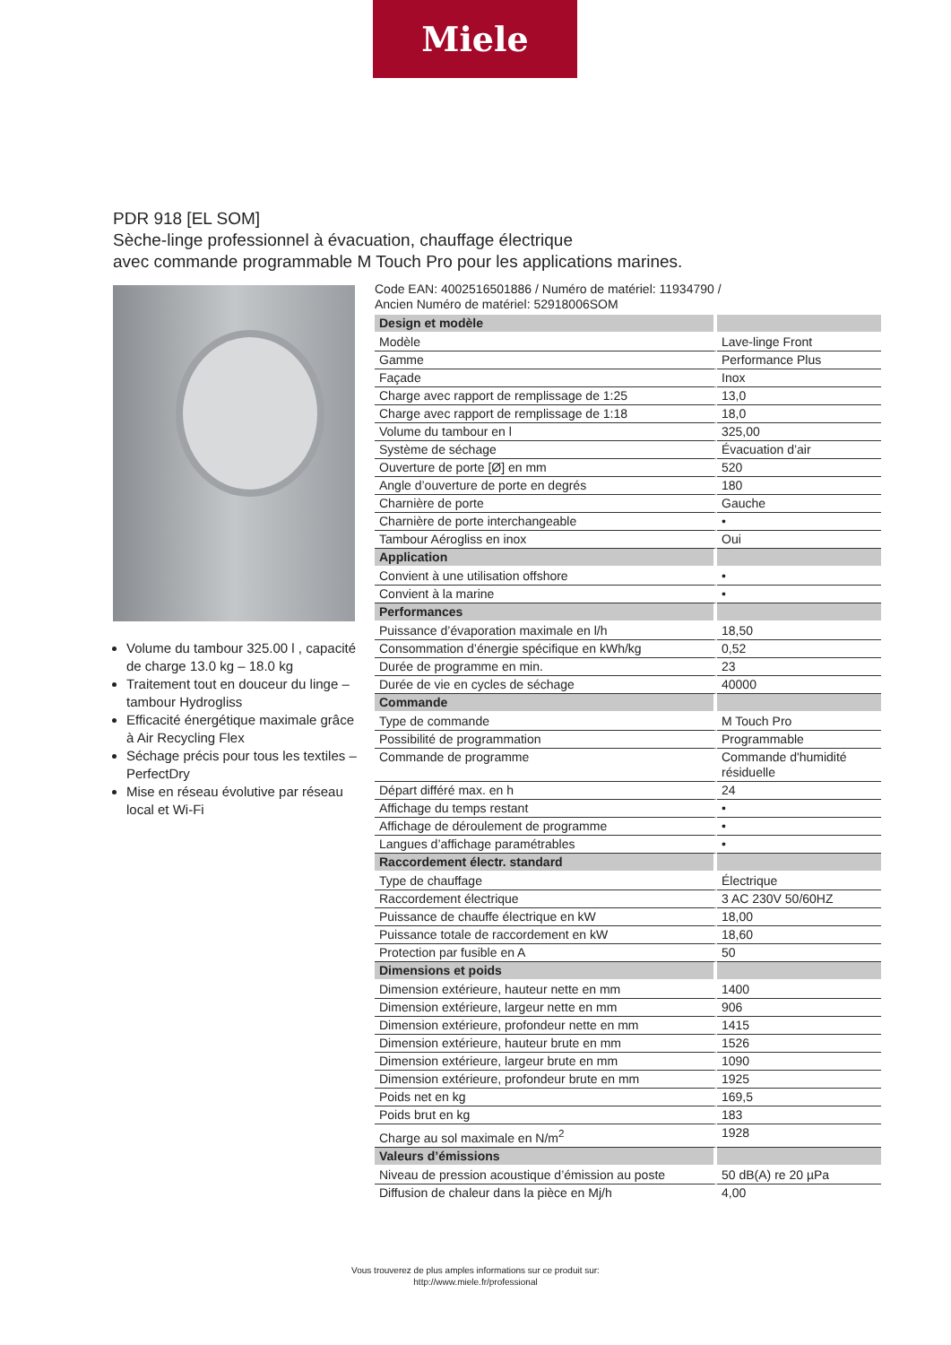Miele
PDR 918 [EL SOM]
Sèche-linge professionnel à évacuation, chauffage électrique
avec commande programmable M Touch Pro pour les applications marines.
Volume du tambour 325.00 l , capacité de charge 13.0 kg – 18.0 kg
Traitement tout en douceur du linge – tambour Hydrogliss
Efficacité énergétique maximale grâce à Air Recycling Flex
Séchage précis pour tous les textiles – PerfectDry
Mise en réseau évolutive par réseau local et Wi-Fi
Code EAN: 4002516501886 / Numéro de matériel: 11934790 /
Ancien Numéro de matériel: 52918006SOM
| Design et modèle | |
| Modèle | Lave-linge Front |
| Gamme | Performance Plus |
| Façade | Inox |
| Charge avec rapport de remplissage de 1:25 | 13,0 |
| Charge avec rapport de remplissage de 1:18 | 18,0 |
| Volume du tambour en l | 325,00 |
| Système de séchage | Évacuation d’air |
| Ouverture de porte [Ø] en mm | 520 |
| Angle d’ouverture de porte en degrés | 180 |
| Charnière de porte | Gauche |
| Charnière de porte interchangeable | • |
| Tambour Aérogliss en inox | Oui |
| Application | |
| Convient à une utilisation offshore | • |
| Convient à la marine | • |
| Performances | |
| Puissance d’évaporation maximale en l/h | 18,50 |
| Consommation d’énergie spécifique en kWh/kg | 0,52 |
| Durée de programme en min. | 23 |
| Durée de vie en cycles de séchage | 40000 |
| Commande | |
| Type de commande | M Touch Pro |
| Possibilité de programmation | Programmable |
| Commande de programme | Commande d'humidité résiduelle |
| Départ différé max. en h | 24 |
| Affichage du temps restant | • |
| Affichage de déroulement de programme | • |
| Langues d’affichage paramétrables | • |
| Raccordement électr. standard | |
| Type de chauffage | Électrique |
| Raccordement électrique | 3 AC 230V 50/60HZ |
| Puissance de chauffe électrique en kW | 18,00 |
| Puissance totale de raccordement en kW | 18,60 |
| Protection par fusible en A | 50 |
| Dimensions et poids | |
| Dimension extérieure, hauteur nette en mm | 1400 |
| Dimension extérieure, largeur nette en mm | 906 |
| Dimension extérieure, profondeur nette en mm | 1415 |
| Dimension extérieure, hauteur brute en mm | 1526 |
| Dimension extérieure, largeur brute en mm | 1090 |
| Dimension extérieure, profondeur brute en mm | 1925 |
| Poids net en kg | 169,5 |
| Poids brut en kg | 183 |
| Charge au sol maximale en N/m<sup>2</sup> | 1928 |
| Valeurs d’émissions | |
| Niveau de pression acoustique d’émission au poste | 50 dB(A) re 20 µPa |
| Diffusion de chaleur dans la pièce en Mj/h | 4,00 |
Vous trouverez de plus amples informations sur ce produit sur:
http://www.miele.fr/professional